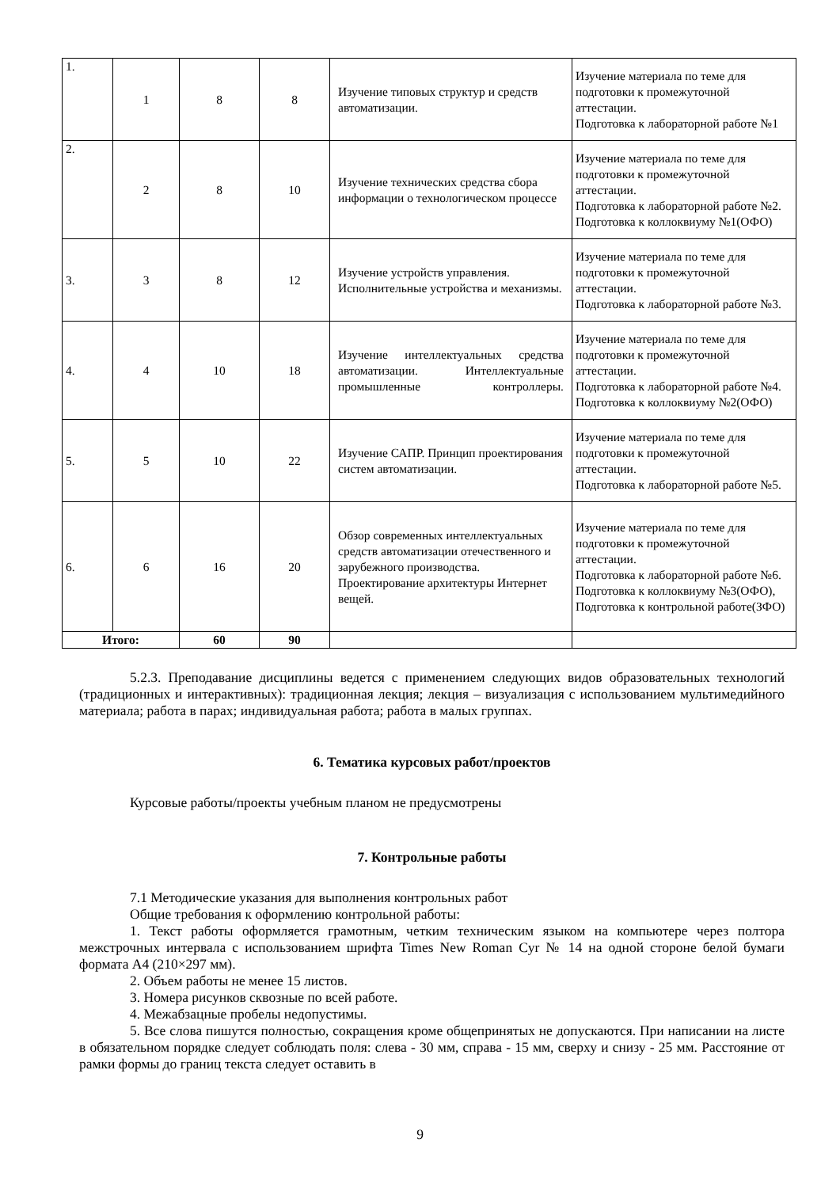| 1. | 1 | 8 | 8 | Изучение типовых структур и средств автоматизации. | Изучение материала по теме для подготовки к промежуточной аттестации. Подготовка к лабораторной работе №1 |
| 2. | 2 | 8 | 10 | Изучение технических средства сбора информации о технологическом процессе | Изучение материала по теме для подготовки к промежуточной аттестации. Подготовка к лабораторной работе №2. Подготовка к коллоквиуму №1(ОФО) |
| 3. | 3 | 8 | 12 | Изучение устройств управления. Исполнительные устройства и механизмы. | Изучение материала по теме для подготовки к промежуточной аттестации. Подготовка к лабораторной работе №3. |
| 4. | 4 | 10 | 18 | Изучение интеллектуальных средства автоматизации. Интеллектуальные промышленные контроллеры. | Изучение материала по теме для подготовки к промежуточной аттестации. Подготовка к лабораторной работе №4. Подготовка к коллоквиуму №2(ОФО) |
| 5. | 5 | 10 | 22 | Изучение САПР. Принцип проектирования систем автоматизации. | Изучение материала по теме для подготовки к промежуточной аттестации. Подготовка к лабораторной работе №5. |
| 6. | 6 | 16 | 20 | Обзор современных интеллектуальных средств автоматизации отечественного и зарубежного производства. Проектирование архитектуры Интернет вещей. | Изучение материала по теме для подготовки к промежуточной аттестации. Подготовка к лабораторной работе №6. Подготовка к коллоквиуму №3(ОФО), Подготовка к контрольной работе(ЗФО) |
| Итого: | | 60 | 90 | | |
5.2.3. Преподавание дисциплины ведется с применением следующих видов образовательных технологий (традиционных и интерактивных): традиционная лекция; лекция – визуализация с использованием мультимедийного материала; работа в парах; индивидуальная работа; работа в малых группах.
6. Тематика курсовых работ/проектов
Курсовые работы/проекты учебным планом не предусмотрены
7. Контрольные работы
7.1 Методические указания для выполнения контрольных работ
Общие требования к оформлению контрольной работы:
1. Текст работы оформляется грамотным, четким техническим языком на компьютере через полтора межстрочных интервала с использованием шрифта Times New Roman Cyr № 14 на одной стороне белой бумаги формата А4 (210×297 мм).
2. Объем работы не менее 15 листов.
3. Номера рисунков сквозные по всей работе.
4. Межабзацные пробелы недопустимы.
5. Все слова пишутся полностью, сокращения кроме общепринятых не допускаются. При написании на листе в обязательном порядке следует соблюдать поля: слева - 30 мм, справа - 15 мм, сверху и снизу - 25 мм. Расстояние от рамки формы до границ текста следует оставить в
9